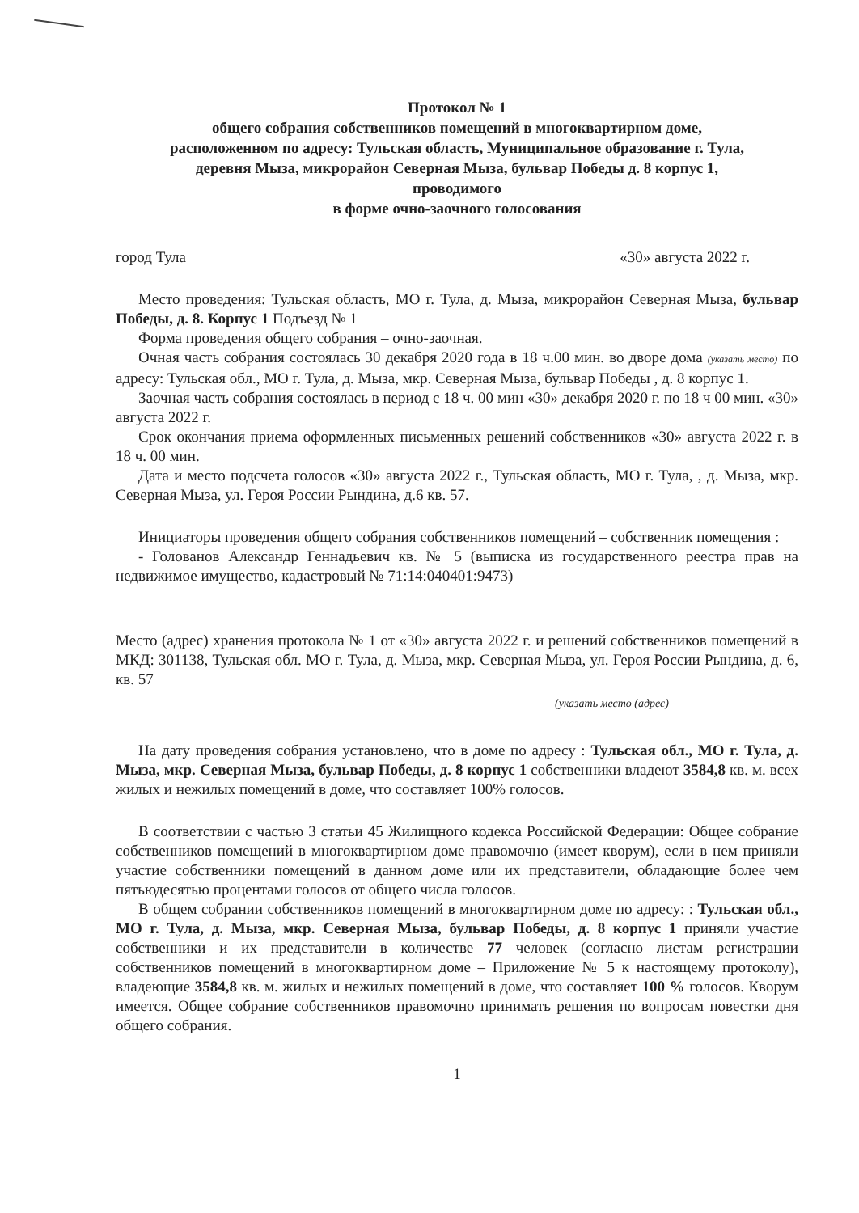Протокол № 1
общего собрания собственников помещений в многоквартирном доме,
расположенном по адресу: Тульская область, Муниципальное образование г. Тула,
деревня Мыза, микрорайон Северная Мыза, бульвар Победы д. 8 корпус 1,
проводимого
в форме очно-заочного голосования
город Тула «30» августа 2022 г.
Место проведения: Тульская область, МО г. Тула, д. Мыза, микрорайон Северная Мыза, бульвар Победы, д. 8. Корпус 1 Подъезд № 1
Форма проведения общего собрания – очно-заочная.
Очная часть собрания состоялась 30 декабря 2020 года в 18 ч.00 мин. во дворе дома (указать место) по адресу: Тульская обл., МО г. Тула, д. Мыза, мкр. Северная Мыза, бульвар Победы , д. 8 корпус 1.
Заочная часть собрания состоялась в период с 18 ч. 00 мин «30» декабря 2020 г. по 18 ч 00 мин. «30» августа 2022 г.
Срок окончания приема оформленных письменных решений собственников «30» августа 2022 г. в 18 ч. 00 мин.
Дата и место подсчета голосов «30» августа 2022 г., Тульская область, МО г. Тула, , д. Мыза, мкр. Северная Мыза, ул. Героя России Рындина, д.6 кв. 57.
Инициаторы проведения общего собрания собственников помещений – собственник помещения :
- Голованов Александр Геннадьевич кв. № 5 (выписка из государственного реестра прав на недвижимое имущество, кадастровый № 71:14:040401:9473)
Место (адрес) хранения протокола № 1 от «30» августа 2022 г. и решений собственников помещений в МКД: 301138, Тульская обл. МО г. Тула, д. Мыза, мкр. Северная Мыза, ул. Героя России Рындина, д. 6, кв. 57
(указать место (адрес)
На дату проведения собрания установлено, что в доме по адресу : Тульская обл., МО г. Тула, д. Мыза, мкр. Северная Мыза, бульвар Победы, д. 8 корпус 1 собственники владеют 3584,8 кв. м. всех жилых и нежилых помещений в доме, что составляет 100% голосов.
В соответствии с частью 3 статьи 45 Жилищного кодекса Российской Федерации: Общее собрание собственников помещений в многоквартирном доме правомочно (имеет кворум), если в нем приняли участие собственники помещений в данном доме или их представители, обладающие более чем пятьюдесятью процентами голосов от общего числа голосов.
В общем собрании собственников помещений в многоквартирном доме по адресу: : Тульская обл., МО г. Тула, д. Мыза, мкр. Северная Мыза, бульвар Победы, д. 8 корпус 1 приняли участие собственники и их представители в количестве 77 человек (согласно листам регистрации собственников помещений в многоквартирном доме – Приложение № 5 к настоящему протоколу), владеющие 3584,8 кв. м. жилых и нежилых помещений в доме, что составляет 100 % голосов. Кворум имеется. Общее собрание собственников правомочно принимать решения по вопросам повестки дня общего собрания.
1